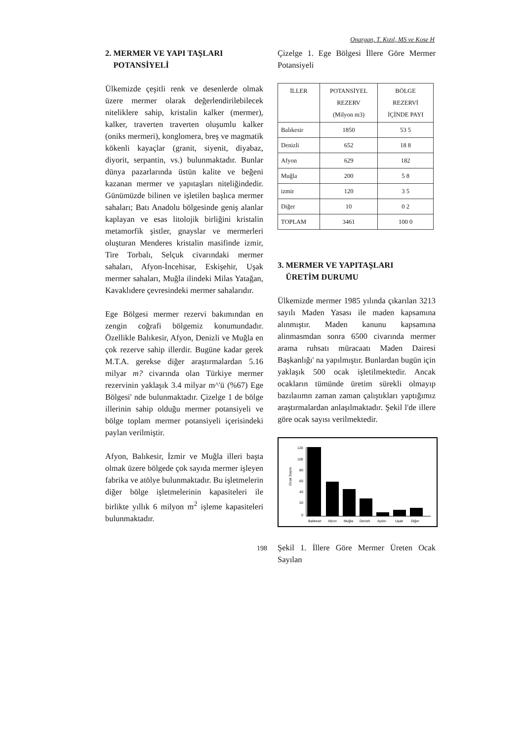Onargan, T. Kızıl, MS ve Kose H
2. MERMER VE YAPI TAŞLARI
POTANSİYELİ
Ülkemizde çeşitli renk ve desenlerde olmak üzere mermer olarak değerlendirilebilecek niteliklere sahip, kristalin kalker (mermer), kalker, traverten traverten oluşumlu kalker (oniks mermeri), konglomera, breş ve magmatik kökenli kayaçlar (granit, siyenit, diyabaz, diyorit, serpantin, vs.) bulunmaktadır. Bunlar dünya pazarlarında üstün kalite ve beğeni kazanan mermer ve yapıtaşları niteliğindedir. Günümüzde bilinen ve işletilen başlıca mermer sahaları; Batı Anadolu bölgesinde geniş alanlar kaplayan ve esas litolojik birliğini kristalin metamorfik şistler, gnayslar ve mermerleri oluşturan Menderes kristalin masifinde izmir, Tire Torbalı, Selçuk civarındaki mermer sahaları, Afyon-İncehisar, Eskişehir, Uşak mermer sahaları, Muğla ilindeki Milas Yatağan, Kavaklıdere çevresindeki mermer sahalarıdır.
Ege Bölgesi mermer rezervi bakımından en zengin coğrafi bölgemiz konumundadır. Özellikle Balıkesir, Afyon, Denizli ve Muğla en çok rezerve sahip illerdir. Bugüne kadar gerek M.T.A. gerekse diğer araştırmalardan 5.16 milyar m? civarında olan Türkiye mermer rezervinin yaklaşık 3.4 milyar m^'ü (%67) Ege Bölgesi' nde bulunmaktadır. Çizelge 1 de bölge illerinin sahip olduğu mermer potansiyeli ve bölge toplam mermer potansiyeli içerisindeki paylan verilmiştir.
Afyon, Balıkesir, İzmir ve Muğla illeri başta olmak üzere bölgede çok sayıda mermer işleyen fabrika ve atölye bulunmaktadır. Bu işletmelerin diğer bölge işletmelerinin kapasiteleri ile birlikte yıllık 6 milyon m<sup>2</sup> işleme kapasiteleri bulunmaktadır.
Çizelge 1. Ege Bölgesi İllere Göre Mermer Potansiyeli
| İLLER | POTANSİYEL REZERV (Milyon m3) | BÖLGE REZERVİ İÇİNDE PAYI |
| --- | --- | --- |
| Balıkesir | 1850 | 53 5 |
| Denizli | 652 | 18 8 |
| Afyon | 629 | 182 |
| Muğla | 200 | 5 8 |
| izmir | 120 | 3 5 |
| Diğer | 10 | 0 2 |
| TOPLAM | 3461 | 100 0 |
3. MERMER VE YAPITAŞLARI
ÜRETİM DURUMU
Ülkemizde mermer 1985 yılında çıkarılan 3213 sayılı Maden Yasası ile maden kapsamına alınmıştır. Maden kanunu kapsamına alinmasmdan sonra 6500 civarında mermer arama ruhsatı müracaatı Maden Dairesi Başkanlığı' na yapılmıştır. Bunlardan bugün için yaklaşık 500 ocak işletilmektedir. Ancak ocakların tümünde üretim sürekli olmayıp bazılaıımn zaman zaman çalıştıkları yaptığımız araştırmalardan anlaşılmaktadır. Şekil l'de illere göre ocak sayısı verilmektedir.
Ocak Sayısı
120
100
80
60
40
20
0
Balıkesir
Afyon
Muğla
Denizli
Aydın
Uşak
Diğer
Şekil 1. İllere Göre Mermer Üreten Ocak Sayılan
198